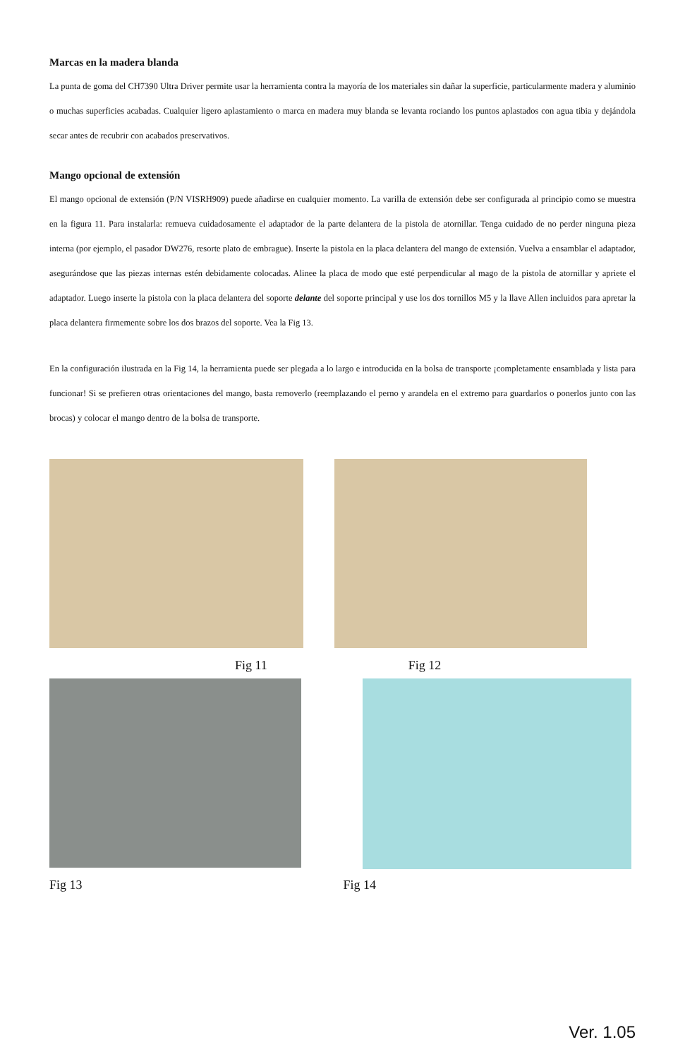Marcas en la madera blanda
La punta de goma del CH7390 Ultra Driver permite usar la herramienta contra la mayoría de los materiales sin dañar la superficie, particularmente madera y aluminio o muchas superficies acabadas. Cualquier ligero aplastamiento o marca en madera muy blanda se levanta rociando los puntos aplastados con agua tibia y dejándola secar antes de recubrir con acabados preservativos.
Mango opcional de extensión
El mango opcional de extensión (P/N VISRH909) puede añadirse en cualquier momento. La varilla de extensión debe ser configurada al principio como se muestra en la figura 11. Para instalarla: remueva cuidadosamente el adaptador de la parte delantera de la pistola de atornillar. Tenga cuidado de no perder ninguna pieza interna (por ejemplo, el pasador DW276, resorte plato de embrague). Inserte la pistola en la placa delantera del mango de extensión. Vuelva a ensamblar el adaptador, asegurándose que las piezas internas estén debidamente colocadas. Alinee la placa de modo que esté perpendicular al mago de la pistola de atornillar y apriete el adaptador. Luego inserte la pistola con la placa delantera del soporte delante del soporte principal y use los dos tornillos M5 y la llave Allen incluidos para apretar la placa delantera firmemente sobre los dos brazos del soporte. Vea la Fig 13.
En la configuración ilustrada en la Fig 14, la herramienta puede ser plegada a lo largo e introducida en la bolsa de transporte ¡completamente ensamblada y lista para funcionar! Si se prefieren otras orientaciones del mango, basta removerlo (reemplazando el perno y arandela en el extremo para guardarlos o ponerlos junto con las brocas) y colocar el mango dentro de la bolsa de transporte.
Fig 11 Fig 12
Fig 13 Fig 14
Ver. 1.05